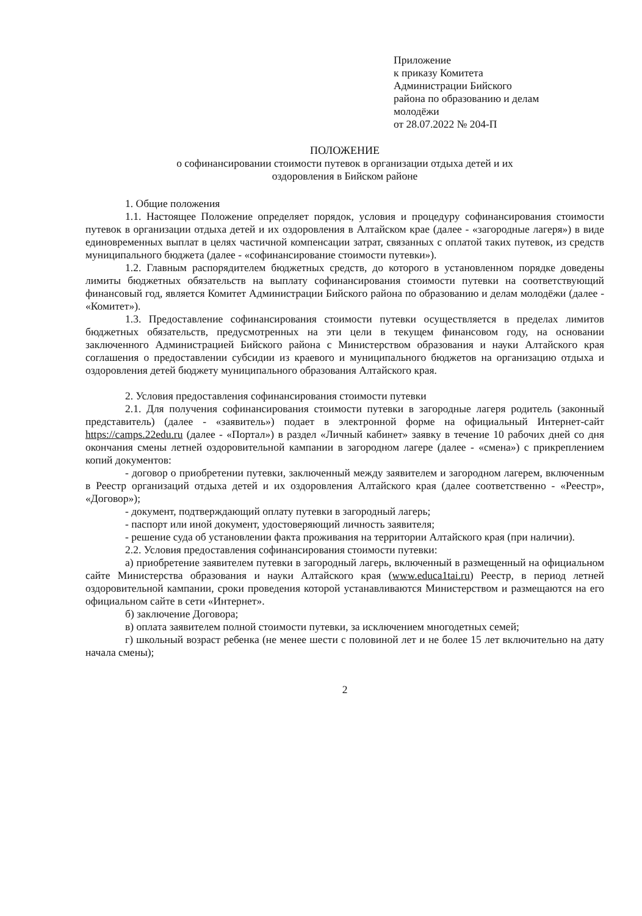Приложение
к приказу Комитета
Администрации Бийского
района по образованию и делам
молодёжи
от 28.07.2022 № 204-П
ПОЛОЖЕНИЕ
о софинансировании стоимости путевок в организации отдыха детей и их
оздоровления в Бийском районе
1. Общие положения
1.1. Настоящее Положение определяет порядок, условия и процедуру софинансирования стоимости путевок в организации отдыха детей и их оздоровления в Алтайском крае (далее - «загородные лагеря») в виде единовременных выплат в целях частичной компенсации затрат, связанных с оплатой таких путевок, из средств муниципального бюджета (далее - «софинансирование стоимости путевки»).
1.2. Главным распорядителем бюджетных средств, до которого в установленном порядке доведены лимиты бюджетных обязательств на выплату софинансирования стоимости путевки на соответствующий финансовый год, является Комитет Администрации Бийского района по образованию и делам молодёжи (далее - «Комитет»).
1.3. Предоставление софинансирования стоимости путевки осуществляется в пределах лимитов бюджетных обязательств, предусмотренных на эти цели в текущем финансовом году, на основании заключенного Администрацией Бийского района с Министерством образования и науки Алтайского края соглашения о предоставлении субсидии из краевого и муниципального бюджетов на организацию отдыха и оздоровления детей бюджету муниципального образования Алтайского края.
2. Условия предоставления софинансирования стоимости путевки
2.1. Для получения софинансирования стоимости путевки в загородные лагеря родитель (законный представитель) (далее - «заявитель») подает в электронной форме на официальный Интернет-сайт https://camps.22edu.ru (далее - «Портал») в раздел «Личный кабинет» заявку в течение 10 рабочих дней со дня окончания смены летней оздоровительной кампании в загородном лагере (далее - «смена») с прикреплением копий документов:
- договор о приобретении путевки, заключенный между заявителем и загородном лагерем, включенным в Реестр организаций отдыха детей и их оздоровления Алтайского края (далее соответственно - «Реестр», «Договор»);
- документ, подтверждающий оплату путевки в загородный лагерь;
- паспорт или иной документ, удостоверяющий личность заявителя;
- решение суда об установлении факта проживания на территории Алтайского края (при наличии).
2.2. Условия предоставления софинансирования стоимости путевки:
а) приобретение заявителем путевки в загородный лагерь, включенный в размещенный на официальном сайте Министерства образования и науки Алтайского края (www.educa1tai.ru) Реестр, в период летней оздоровительной кампании, сроки проведения которой устанавливаются Министерством и размещаются на его официальном сайте в сети «Интернет».
б) заключение Договора;
в) оплата заявителем полной стоимости путевки, за исключением многодетных семей;
г) школьный возраст ребенка (не менее шести с половиной лет и не более 15 лет включительно на дату начала смены);
2